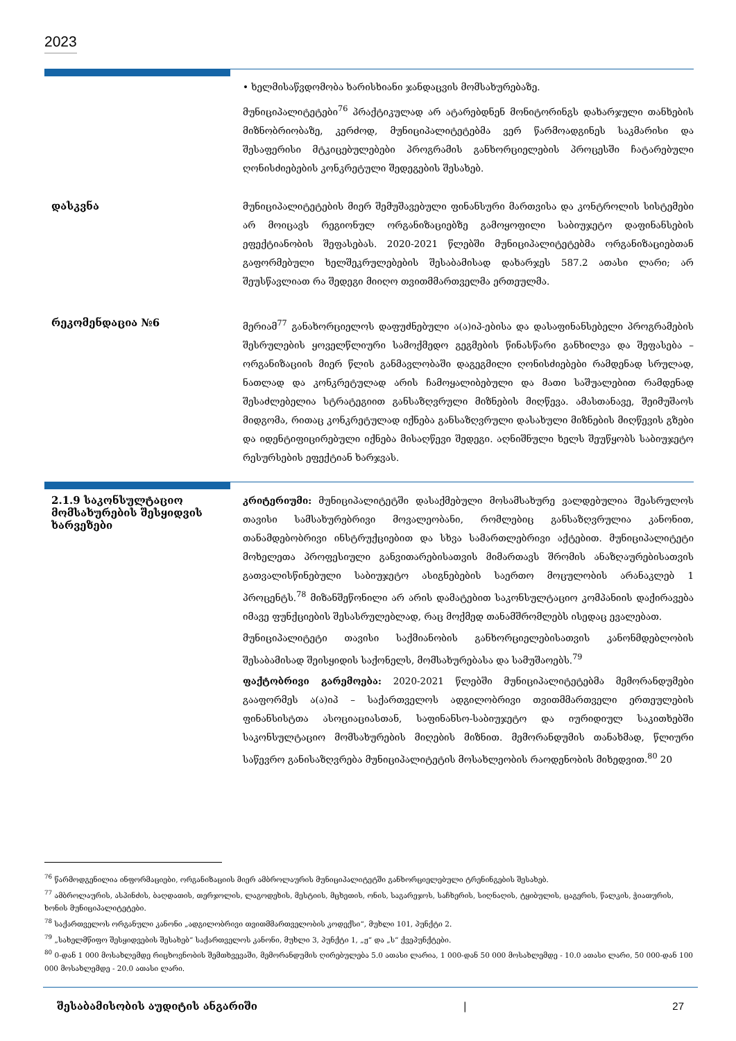2023
• ხელმისაწვდომობა ხარისხიანი ჯანდაცვის მომსახურებაზე.
მუნიციპალიტეტები<sup>76</sup> პრაქტიკულად არ ატარებდნენ მონიტორინგს დახარჯული თანხების მიზნობრიობაზე, კერძოდ, მუნიციპალიტეტებმა ვერ წარმოადგინეს საკმარისი და შესაფერისი მტკიცებულებები პროგრამის განხორციელების პროცესში ჩატარებული ღონისძიებების კონკრეტული შედეგების შესახებ.
დასკვნა
მუნიციპალიტეტების მიერ შემუშავებული ფინანსური მართვისა და კონტროლის სისტემები არ მოიცავს რეგიონულ ორგანიზაციებზე გამოყოფილი საბიუჯეტო დაფინანსების ეფექტიანობის შეფასებას. 2020-2021 წლებში მუნიციპალიტეტებმა ორგანიზაციებთან გაფორმებული ხელშეკრულებების შესაბამისად დახარჯეს 587.2 ათასი ლარი; არ შეუსწავლიათ რა შედეგი მიიღო თვითმმართველმა ერთეულმა.
რეკომენდაცია №6
მერიამ<sup>77</sup> განახორციელოს დაფუძნებული ა(ა)იპ-ებისა და დასაფინანსებელი პროგრამების შესრულების ყოველწლიური სამოქმედო გეგმების წინასწარი განხილვა და შეფასება – ორგანიზაციის მიერ წლის განმავლობაში დაგეგმილი ღონისძიებები რამდენად სრულად, ნათლად და კონკრეტულად არის ჩამოყალიბებული და მათი საშუალებით რამდენად შესაძლებელია სტრატეგიით განსაზღვრული მიზნების მიღწევა. ამასთანავე, შეიმუშაოს მიდგომა, რითაც კონკრეტულად იქნება განსაზღვრული დასახული მიზნების მიღწევის გზები და იდენტიფიცირებული იქნება მისაღწევი შედეგი. აღნიშნული ხელს შეუწყობს საბიუჯეტო რესურსების ეფექტიან ხარჯვას.
2.1.9 საკონსულტაციო მომსახურების შესყიდვის ხარვეზები
კრიტერიუმი: მუნიციპალიტეტში დასაქმებული მოსამსახურე ვალდებულია შეასრულოს თავისი სამსახურებრივი მოვალეობანი, რომლებიც განსაზღვრულია კანონით, თანამდებობრივი ინსტრუქციებით და სხვა სამართლებრივი აქტებით. მუნიციპალიტეტი მოხელეთა პროფესიული განვითარებისათვის მიმართავს შრომის ანაზღაურებისათვის გათვალისწინებული საბიუჯეტო ასიგნებების საერთო მოცულობის არანაკლებ 1 პროცენტს.<sup>78</sup> მიზანშეწონილი არ არის დამატებით საკონსულტაციო კომპანიის დაქირავება იმავე ფუნქციების შესასრულებლად, რაც მოქმედ თანამშრომლებს ისედაც ევალებათ.
მუნიციპალიტეტი თავისი საქმიანობის განხორციელებისათვის კანონმდებლობის შესაბამისად შეისყიდის საქონელს, მომსახურებასა და სამუშაოებს.<sup>79</sup>
ფაქტობრივი გარემოება: 2020-2021 წლებში მუნიციპალიტეტებმა მემორანდუმები გააფორმეს ა(ა)იპ – საქართველოს ადგილობრივი თვითმმართველი ერთეულების ფინანსისტთა ასოციაციასთან, საფინანსო-საბიუჯეტო და იურიდიულ საკითხებში საკონსულტაციო მომსახურების მიღების მიზნით. მემორანდუმის თანახმად, წლიური საწევრო განისაზღვრება მუნიციპალიტეტის მოსახლეობის რაოდენობის მიხედვით.<sup>80</sup> 20
<sup>76</sup> წარმოდგენილია ინფორმაციები, ორგანიზაციის მიერ ამბროლაურის მუნიციპალიტეტში განხორციელებული ტრენინგების შესახებ.
<sup>77</sup> ამბროლაურის, ასპინძის, ბაღდათის, თერჯოლის, ლაგოდეხის, მესტიის, მცხეთის, ონის, საგარეჯოს, საჩხერის, სიღნაღის, ტყიბულის, ცაგერის, წალკის, ჭიათურის, ხონის მუნიციპალიტეტები.
<sup>78</sup> საქართველოს ორგანული კანონი „ადგილობრივი თვითმმართველობის კოდექსი“, მუხლი 101, პუნქტი 2.
<sup>79</sup> „სახელმწიფო შესყიდვების შესახებ“ საქართველოს კანონი, მუხლი 3, პუნქტი 1, „ჟ“ და „ს“ ქვეპუნქტები.
<sup>80</sup> 0-დან 1 000 მოსახლემდე რიცხოვნობის შემთხვევაში, მემორანდუმის ღირებულება 5.0 ათასი ლარია, 1 000-დან 50 000 მოსახლემდე - 10.0 ათასი ლარი, 50 000-დან 100 000 მოსახლემდე - 20.0 ათასი ლარი.
შესაბამისობის აუდიტის ანგარიში | 27